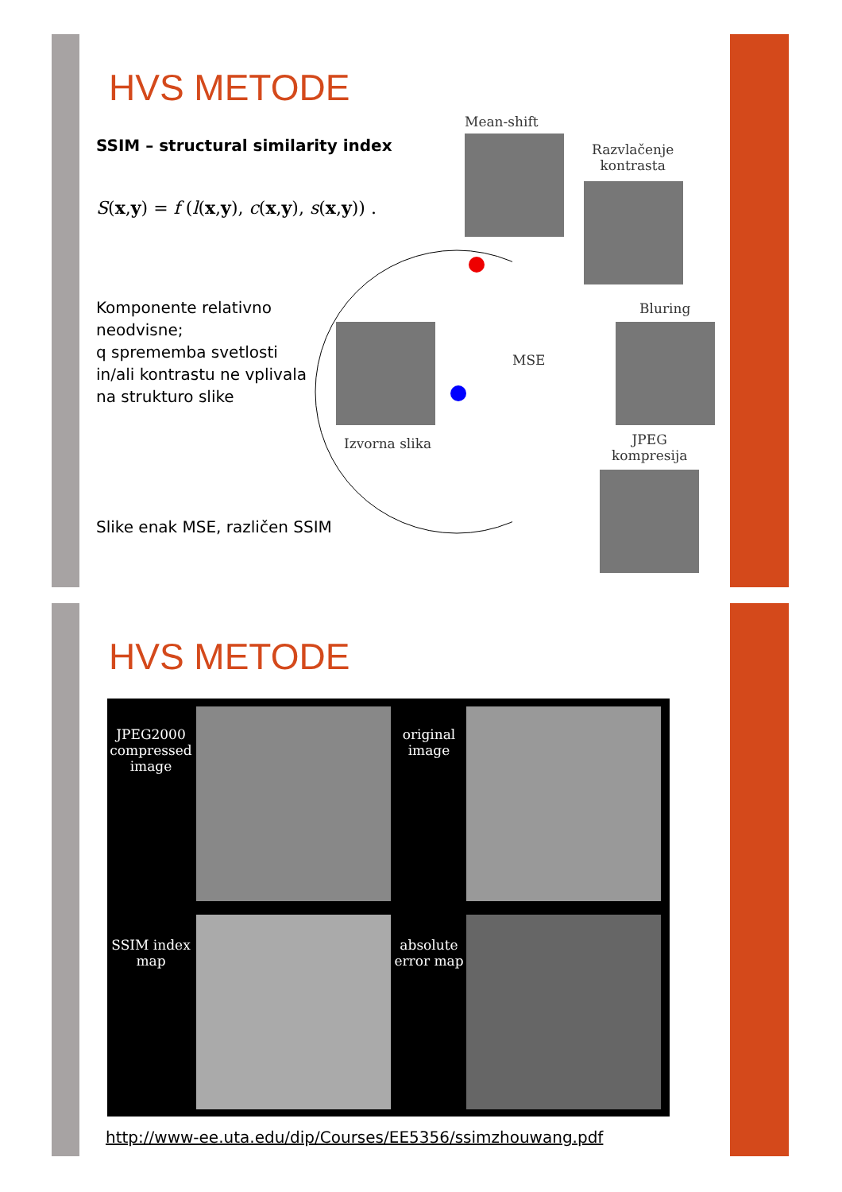HVS METODE
SSIM – structural similarity index
S(x,y) = f (l(x,y), c(x,y), s(x,y)) .
Komponente relativno neodvisne;
q sprememba svetlosti in/ali kontrastu ne vplivala na strukturo slike
Slike enak MSE, različen SSIM
Mean-shift
Razvlačenje
kontrasta
Bluring
Izvorna slika
MSE
JPEG
kompresija
HVS METODE
JPEG2000 compressed image
original image
SSIM index map
absolute error map
http://www-ee.uta.edu/dip/Courses/EE5356/ssimzhouwang.pdf